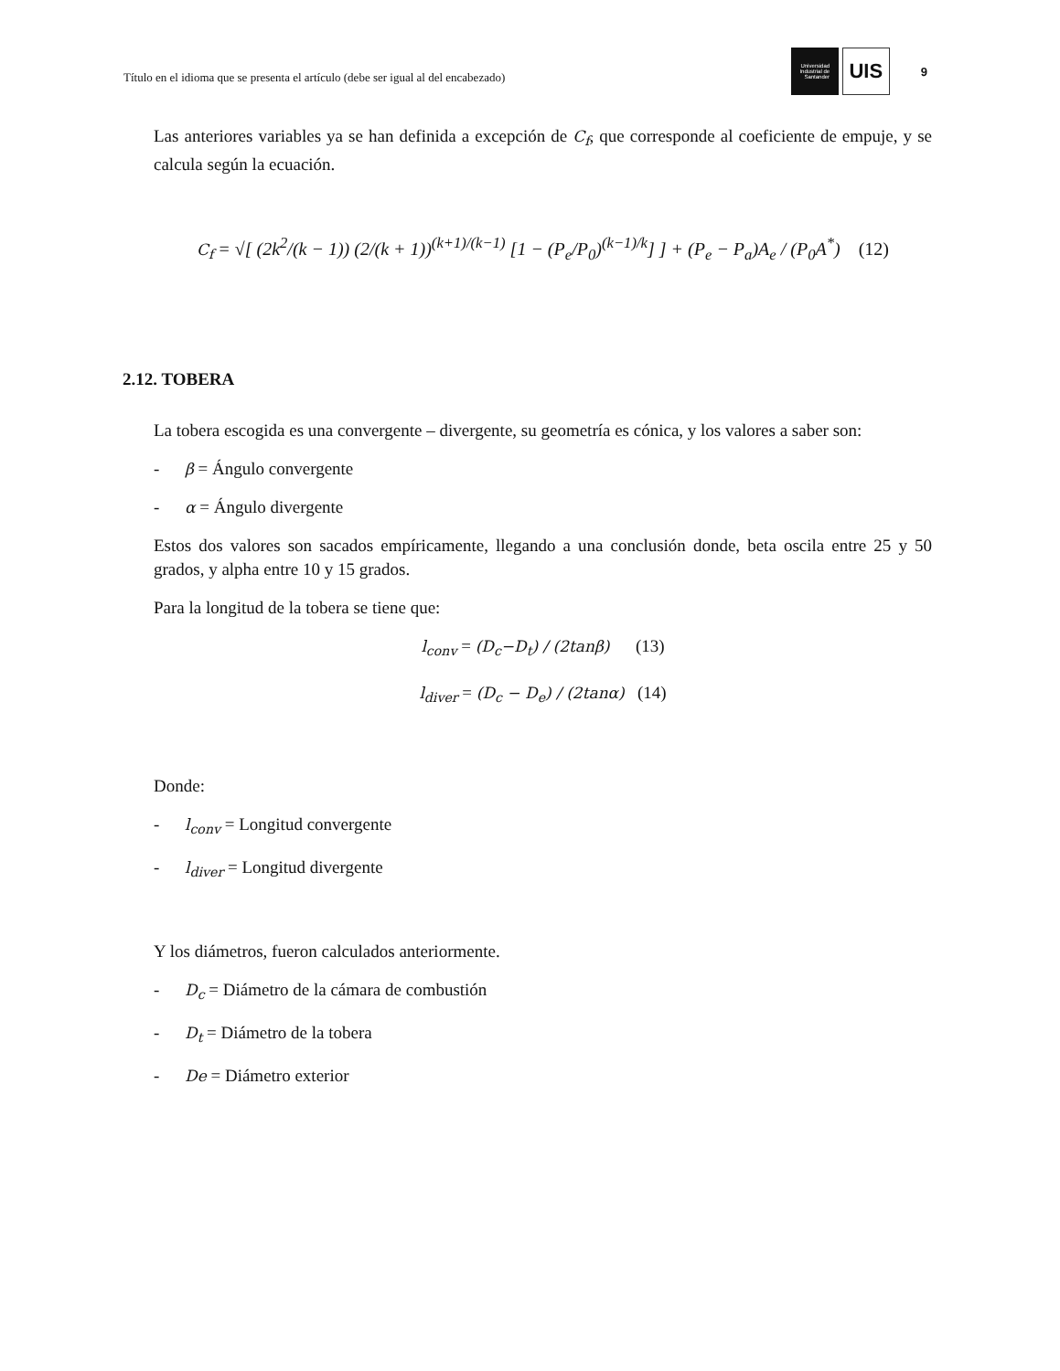Título en el idioma que se presenta el artículo (debe ser igual al del encabezado)
Universidad
Industrial de
Santander
UIS
9
Las anteriores variables ya se han definida a excepción de C<sub>f</sub>, que corresponde al coeficiente de empuje, y se calcula según la ecuación.
C<sub>f</sub> = √[ (2k<sup>2</sup>/(k − 1)) (2/(k + 1))<sup>(k+1)/(k−1)</sup> [1 − (P<sub>e</sub>/P<sub>0</sub>)<sup>(k−1)/k</sup>] ] + (P<sub>e</sub> − P<sub>a</sub>)A<sub>e</sub> / (P<sub>0</sub>A<sup>*</sup>) (12)
2.12. TOBERA
La tobera escogida es una convergente – divergente, su geometría es cónica, y los valores a saber son:
- β = Ángulo convergente
- α = Ángulo divergente
Estos dos valores son sacados empíricamente, llegando a una conclusión donde, beta oscila entre 25 y 50 grados, y alpha entre 10 y 15 grados.
Para la longitud de la tobera se tiene que:
l<sub>conv</sub> = (D<sub>c</sub>−D<sub>t</sub>) / (2tanβ) (13)
l<sub>diver</sub> = (D<sub>c</sub> − D<sub>e</sub>) / (2tanα) (14)
Donde:
- l<sub>conv</sub> = Longitud convergente
- l<sub>diver</sub> = Longitud divergente
Y los diámetros, fueron calculados anteriormente.
- D<sub>c</sub> = Diámetro de la cámara de combustión
- D<sub>t</sub> = Diámetro de la tobera
- De = Diámetro exterior